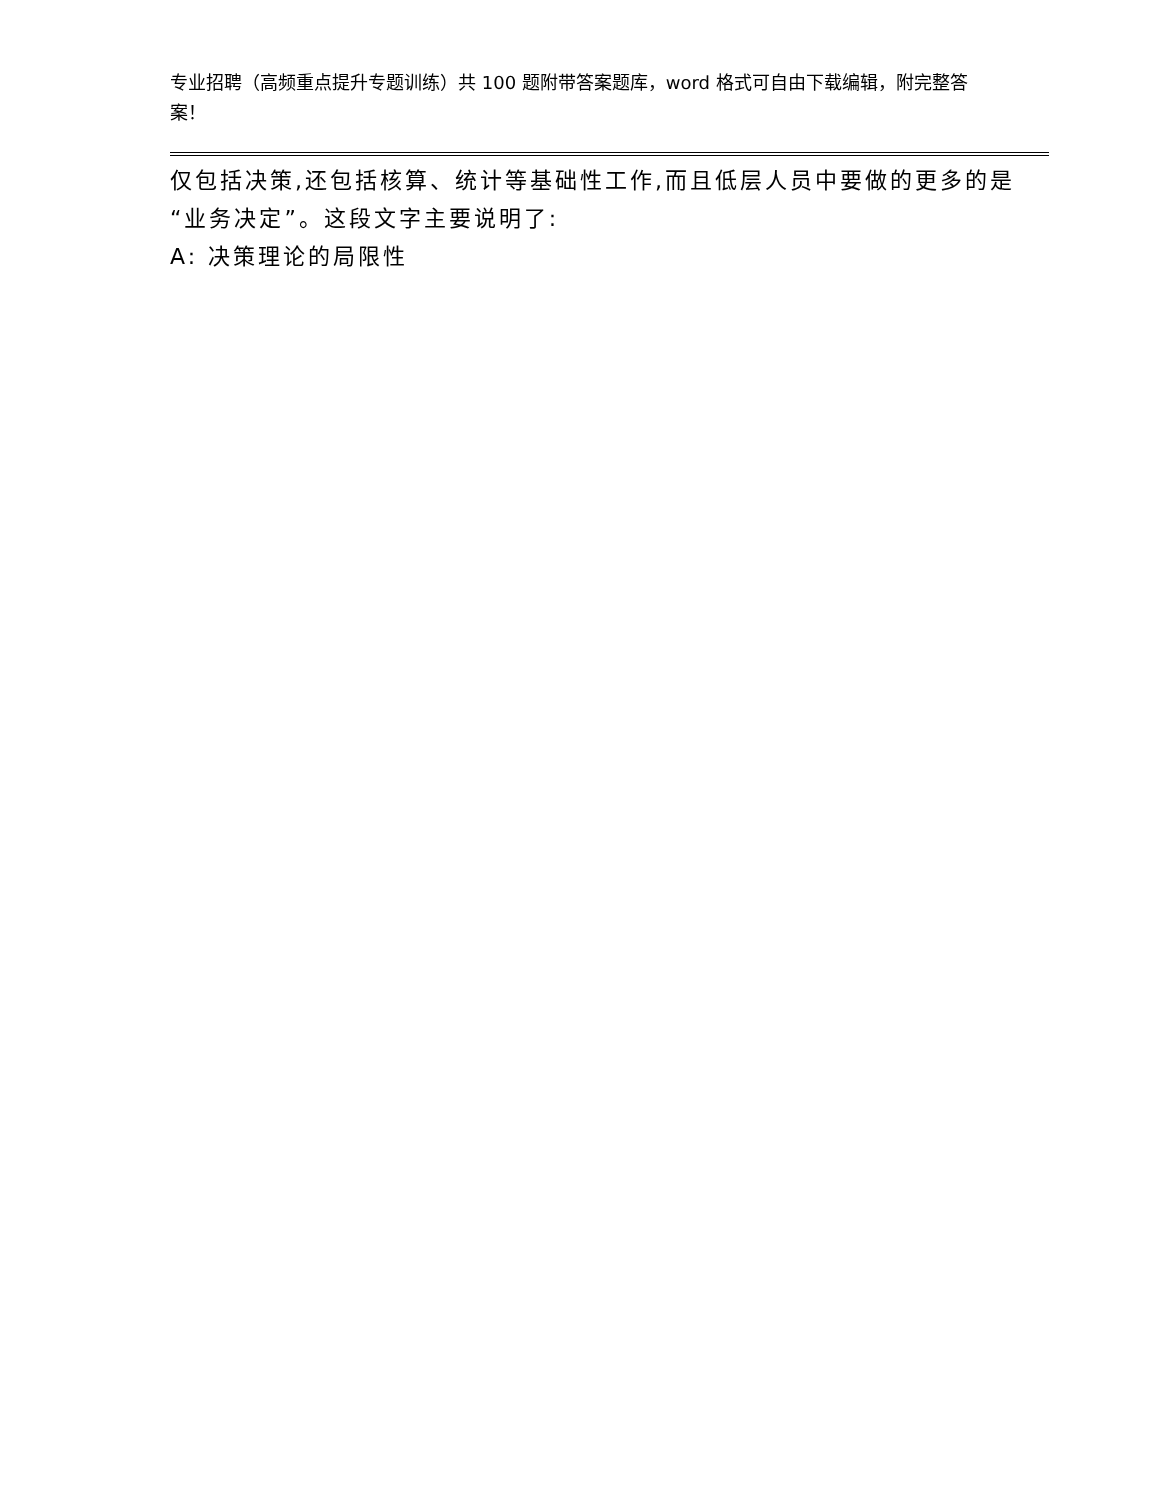专业招聘（高频重点提升专题训练）共 100 题附带答案题库，word 格式可自由下载编辑，附完整答案！
仅包括决策,还包括核算、统计等基础性工作,而且低层人员中要做的更多的是“业务决定”。这段文字主要说明了:
A: 决策理论的局限性